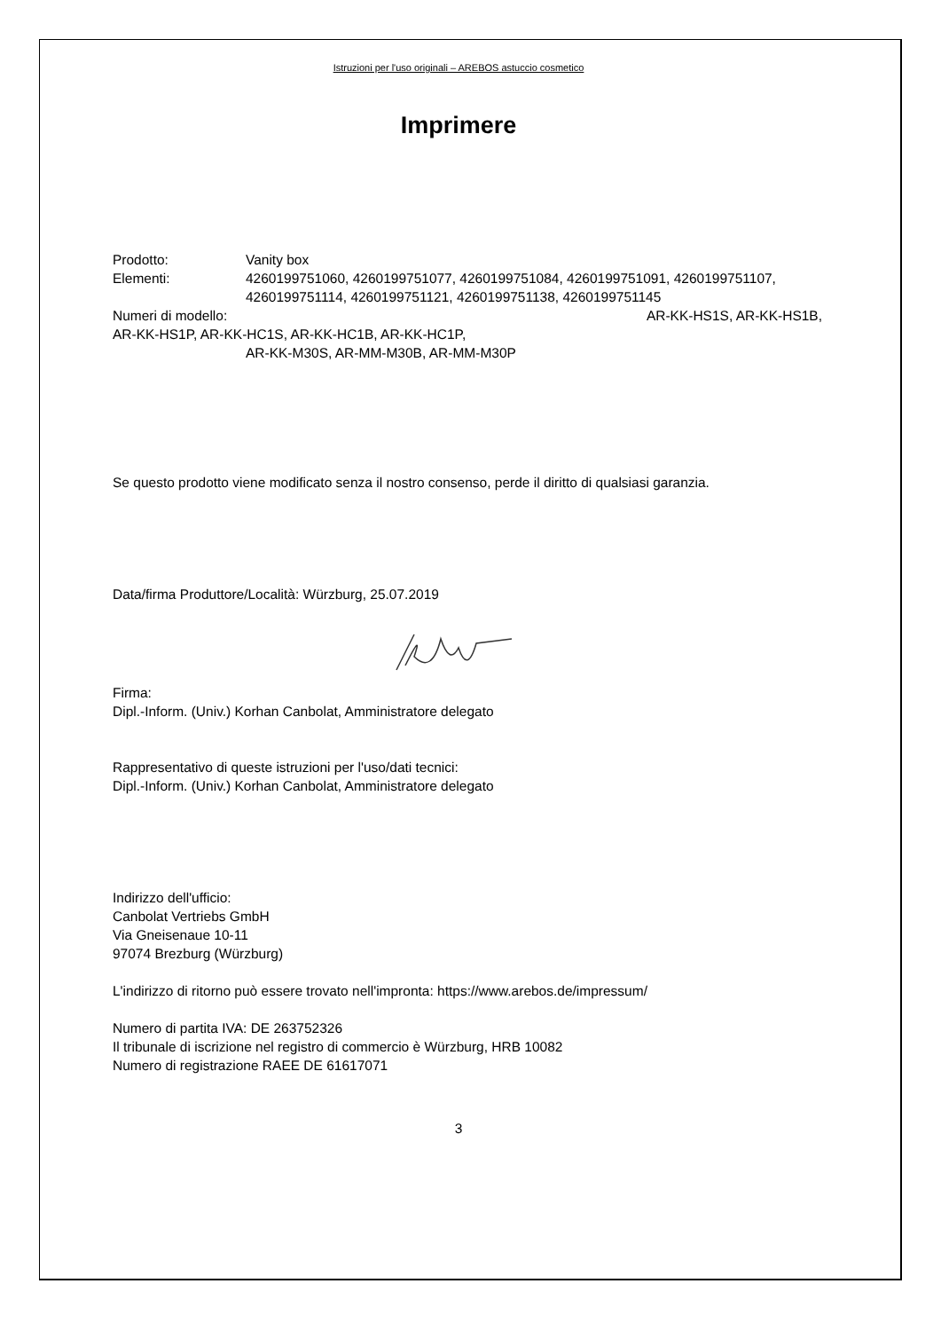Istruzioni per l'uso originali – AREBOS astuccio cosmetico
Imprimere
Prodotto: Vanity box
Elementi: 4260199751060, 4260199751077, 4260199751084, 4260199751091, 4260199751107, 4260199751114, 4260199751121, 4260199751138, 4260199751145
Numeri di modello: AR-KK-HS1S, AR-KK-HS1B,
AR-KK-HS1P, AR-KK-HC1S, AR-KK-HC1B, AR-KK-HC1P,
AR-KK-M30S, AR-MM-M30B, AR-MM-M30P
Se questo prodotto viene modificato senza il nostro consenso, perde il diritto di qualsiasi garanzia.
Data/firma Produttore/Località: Würzburg, 25.07.2019
Firma:
Dipl.-Inform. (Univ.) Korhan Canbolat, Amministratore delegato
Rappresentativo di queste istruzioni per l'uso/dati tecnici:
Dipl.-Inform. (Univ.) Korhan Canbolat, Amministratore delegato
Indirizzo dell'ufficio:
Canbolat Vertriebs GmbH
Via Gneisenaue 10-11
97074 Brezburg (Würzburg)
L'indirizzo di ritorno può essere trovato nell'impronta: https://www.arebos.de/impressum/
Numero di partita IVA: DE 263752326
Il tribunale di iscrizione nel registro di commercio è Würzburg, HRB 10082
Numero di registrazione RAEE DE 61617071
3